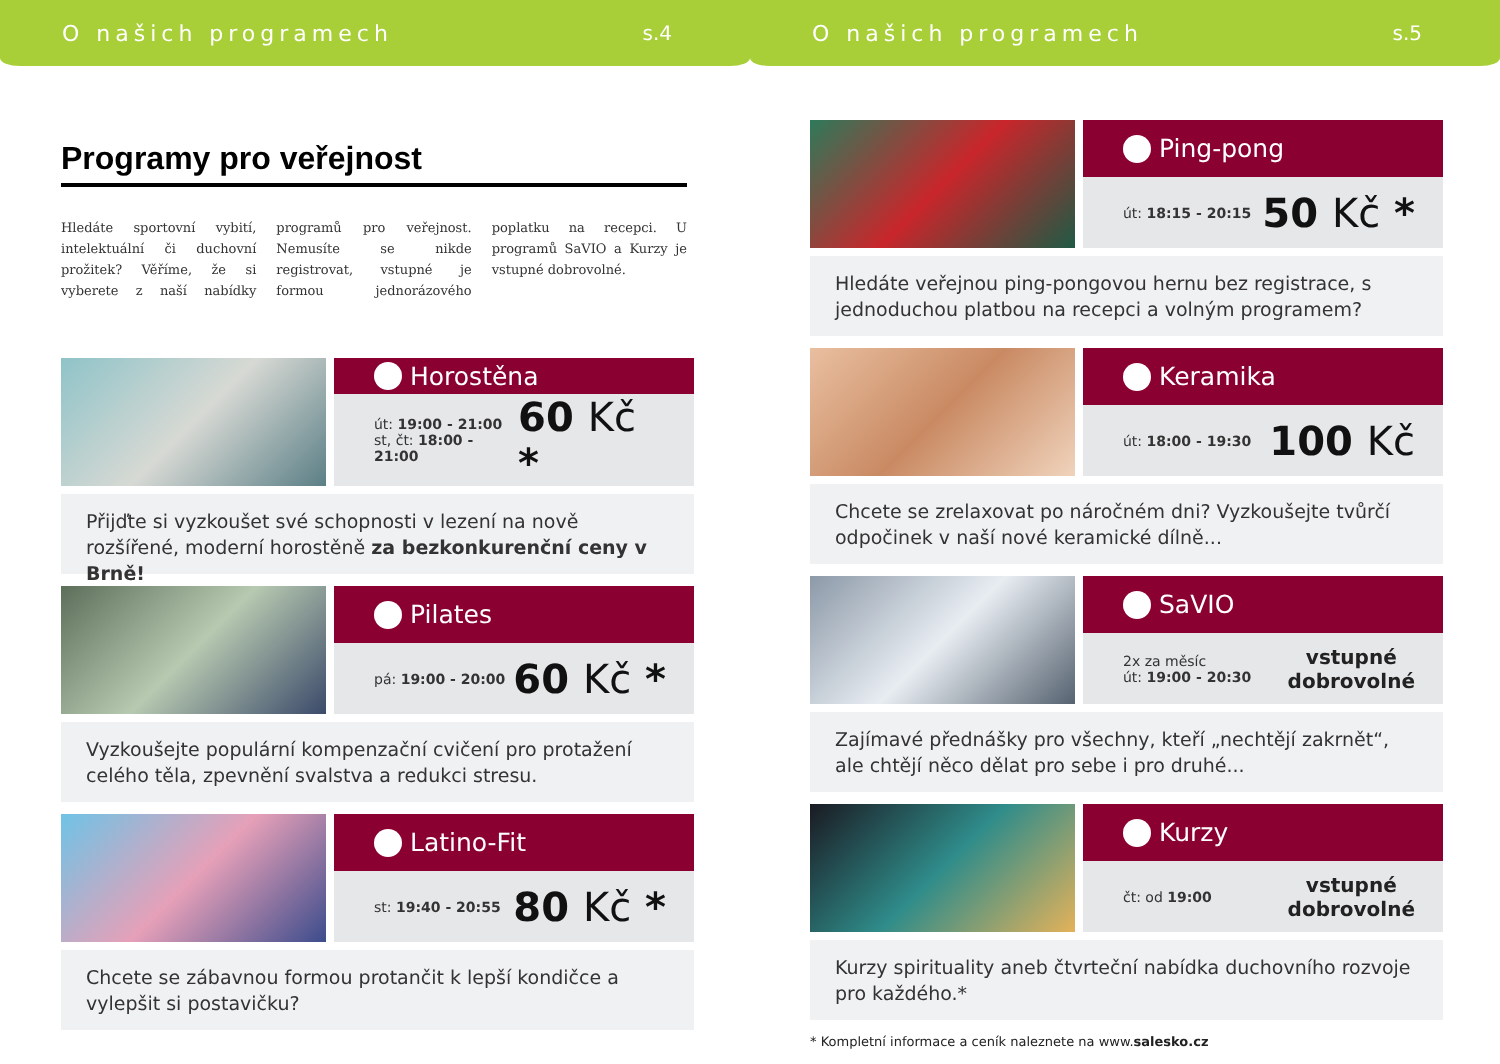O našich programech s.4
Programy pro veřejnost
Hledáte sportovní vybití, intelektuální či duchovní prožitek? Věříme, že si vyberete z naší nabídky programů pro veřejnost. Nemusíte se nikde registrovat, vstupné je formou jednorázového poplatku na recepci. U programů SaVIO a Kurzy je vstupné dobrovolné.
Horostěna
út: 19:00 - 21:00
st, čt: 18:00 - 21:00
60 Kč *
Přijďte si vyzkoušet své schopnosti v lezení na nově rozšířené, moderní horostěně za bezkonkurenční ceny v Brně!
Pilates
pá: 19:00 - 20:00
60 Kč *
Vyzkoušejte populární kompenzační cvičení pro protažení celého těla, zpevnění svalstva a redukci stresu.
Latino-Fit
st: 19:40 - 20:55
80 Kč *
Chcete se zábavnou formou protančit k lepší kondičce a vylepšit si postavičku?
O našich programech s.5
Ping-pong
út: 18:15 - 20:15
50 Kč *
Hledáte veřejnou ping-pongovou hernu bez registrace, s jednoduchou platbou na recepci a volným programem?
Keramika
út: 18:00 - 19:30
100 Kč
Chcete se zrelaxovat po náročném dni? Vyzkoušejte tvůrčí odpočinek v naší nové keramické dílně...
SaVIO
2x za měsíc
út: 19:00 - 20:30
vstupné
dobrovolné
Zajímavé přednášky pro všechny, kteří „nechtějí zakrnět“, ale chtějí něco dělat pro sebe i pro druhé...
Kurzy
čt: od 19:00
vstupné
dobrovolné
Kurzy spirituality aneb čtvrteční nabídka duchovního rozvoje pro každého.*
* Kompletní informace a ceník naleznete na www.salesko.cz